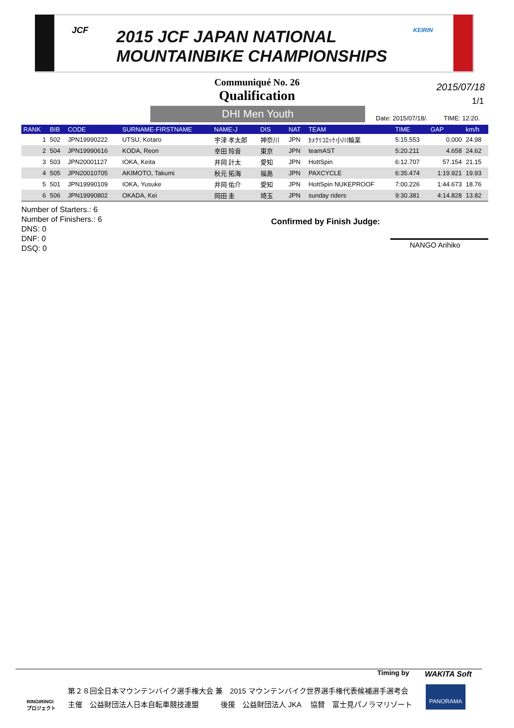JCF
2015 JCF JAPAN NATIONAL
MOUNTAINBIKE CHAMPIONSHIPS
KEIRIN
Communiqué No. 26
Qualification
2015/07/18
1/1
DHI Men Youth Date: 2015/07/18/. TIME: 12:20.
| RANK | BIB | CODE | SURNAME-FIRSTNAME | NAME-J | DIS | NAT | TEAM | TIME | GAP | km/h |
| --- | --- | --- | --- | --- | --- | --- | --- | --- | --- | --- |
| 1 | 502 | JPN19990222 | UTSU, Kotaro | 宇津 孝太郎 | 神奈川 | JPN | ｶﾒｸﾘｺﾛｯｹ小川輪業 | 5:15.553 | 0.000 | 24.98 |
| 2 | 504 | JPN19990616 | KODA, Reon | 幸田 玲音 | 東京 | JPN | teamAST | 5:20.211 | 4.658 | 24.62 |
| 3 | 503 | JPN20001127 | IOKA, Keita | 井岡 計太 | 愛知 | JPN | HottSpin | 6:12.707 | 57.154 | 21.15 |
| 4 | 505 | JPN20010705 | AKIMOTO, Takumi | 秋元 拓海 | 福島 | JPN | PAXCYCLE | 6:35.474 | 1:19.921 | 19.93 |
| 5 | 501 | JPN19990109 | IOKA, Yusuke | 井岡 佑介 | 愛知 | JPN | HottSpin NUKEPROOF | 7:00.226 | 1:44.673 | 18.76 |
| 6 | 506 | JPN19990802 | OKADA, Kei | 岡田 圭 | 埼玉 | JPN | sunday riders | 9:30.381 | 4:14.828 | 13.82 |
Number of Starters.: 6
Number of Finishers.: 6
DNS: 0
DNF: 0
DSQ: 0
Confirmed by Finish Judge:
NANGO Arihiko
Timing by WAKITA Soft
RINGIRINGI
プロジェクト
第２８回全日本マウンテンバイク選手権大会 兼　2015 マウンテンバイク世界選手権代表候補選手選考会
主催　公益財団法人日本自転車競技連盟　　　後援　公益財団法人 JKA　 協賛　富士見パノラマリゾート
PANORAMA